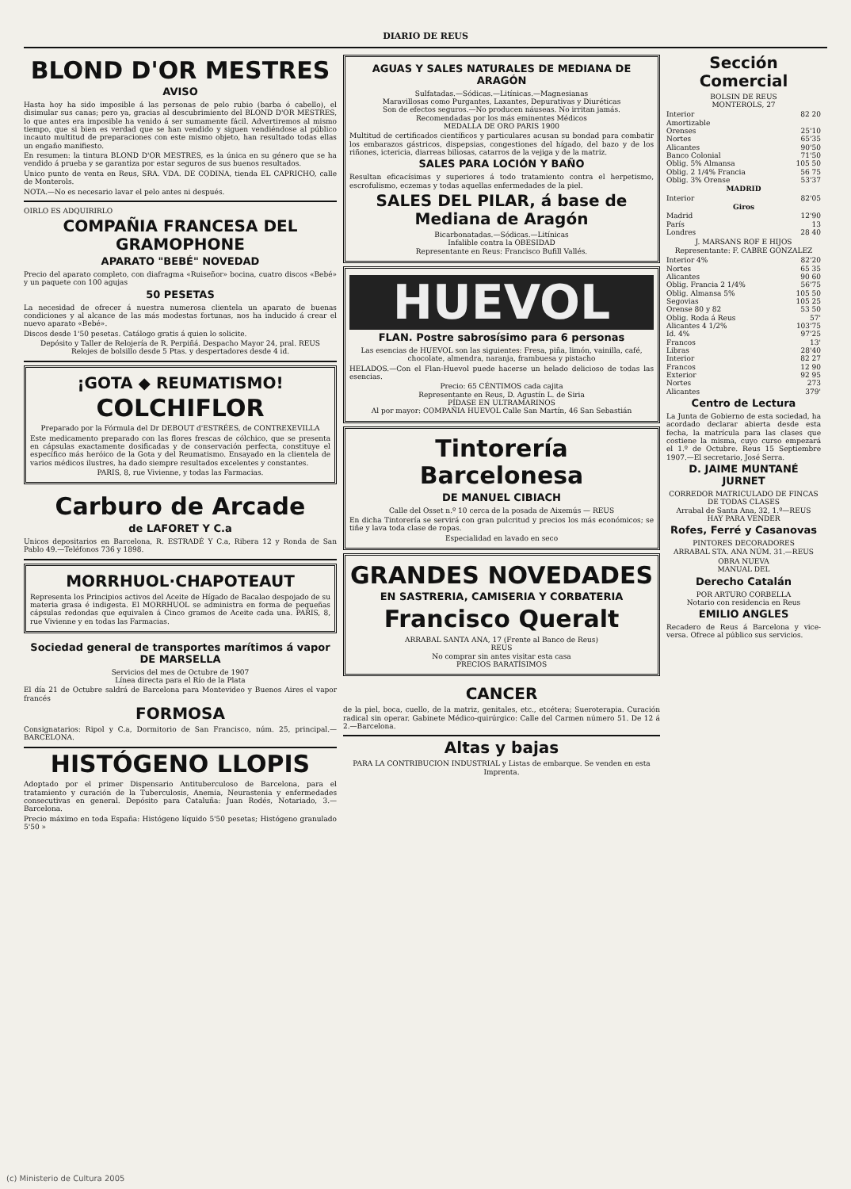DIARIO DE REUS
BLOND D'OR MESTRES
AVISO
Hasta hoy ha sido imposible á las personas de pelo rubio (barba ó cabello), el disimular sus canas; pero ya, gracias al descubrimiento del BLOND D'OR MESTRES, lo que antes era imposible ha venido á ser sumamente fácil. Advertiremos al mismo tiempo, que si bien es verdad que se han vendido y siguen vendiéndose al público incauto multitud de preparaciones con este mismo objeto, han resultado todas ellas un engaño manifiesto.
En resumen: la tintura BLOND D'OR MESTRES, es la única en su género que se ha vendido á prueba y se garantiza por estar seguros de sus buenos resultados.
Unico punto de venta en Reus, SRA. VDA. DE CODINA, tienda EL CAPRICHO, calle de Monterols.
NOTA.—No es necesario lavar el pelo antes ni después.
OIRLO ES ADQUIRIRLO
COMPAÑIA FRANCESA DEL GRAMOPHONE
APARATO "BEBÉ" NOVEDAD
Precio del aparato completo, con diafragma «Ruiseñor» bocina, cuatro discos «Bebé» y un paquete con 100 agujas
50 PESETAS
La necesidad de ofrecer á nuestra numerosa clientela un aparato de buenas condiciones y al alcance de las más modestas fortunas, nos ha inducido á crear el nuevo aparato «Bebé».
Discos desde 1'50 pesetas. Catálogo gratis á quien lo solicite.
Depósito y Taller de Relojería de R. Perpiñá. Despacho Mayor 24, pral. REUS
Relojes de bolsillo desde 5 Ptas. y despertadores desde 4 id.
¡GOTA ◆ REUMATISMO!
COLCHIFLOR
Preparado por la Fórmula del Dr DEBOUT d'ESTRÉES, de CONTREXEVILLA
Este medicamento preparado con las flores frescas de cólchico, que se presenta en cápsulas exactamente dosificadas y de conservación perfecta, constituye el específico más heróico de la Gota y del Reumatismo. Ensayado en la clientela de varios médicos ilustres, ha dado siempre resultados excelentes y constantes.
PARIS, 8, rue Vivienne, y todas las Farmacias.
Carburo de Arcade
de LAFORET Y C.a
Unicos depositarios en Barcelona, R. ESTRADÉ Y C.a, Ribera 12 y Ronda de San Pablo 49.—Teléfonos 736 y 1898.
MORRHUOL·CHAPOTEAUT
Representa los Principios activos del Aceite de Hígado de Bacalao despojado de su materia grasa é indigesta. El MORRHUOL se administra en forma de pequeñas cápsulas redondas que equivalen á Cinco gramos de Aceite cada una. PARIS, 8, rue Vivienne y en todas las Farmacias.
Sociedad general de transportes marítimos á vapor DE MARSELLA
Servicios del mes de Octubre de 1907
Línea directa para el Río de la Plata
El día 21 de Octubre saldrá de Barcelona para Montevideo y Buenos Aires el vapor francés
FORMOSA
Consignatarios: Ripol y C.a, Dormitorio de San Francisco, núm. 25, principal.—BARCELONA.
HISTÓGENO LLOPIS
Adoptado por el primer Dispensario Antituberculoso de Barcelona, para el tratamiento y curación de la Tuberculosis, Anemia, Neurastenia y enfermedades consecutivas en general. Depósito para Cataluña: Juan Rodés, Notariado, 3.—Barcelona.
Precio máximo en toda España: Histógeno líquido 5'50 pesetas; Histógeno granulado 5'50 »
AGUAS Y SALES NATURALES DE MEDIANA DE ARAGÓN
Sulfatadas.—Sódicas.—Litínicas.—Magnesianas
Maravillosas como Purgantes, Laxantes, Depurativas y Diuréticas
Son de efectos seguros.—No producen náuseas. No irritan jamás.
Recomendadas por los más eminentes Médicos
MEDALLA DE ORO PARIS 1900
Multitud de certificados científicos y particulares acusan su bondad para combatir los embarazos gástricos, dispepsias, congestiones del hígado, del bazo y de los riñones, ictericia, diarreas biliosas, catarros de la vejiga y de la matriz.
SALES PARA LOCIÓN Y BAÑO
Resultan eficacísimas y superiores á todo tratamiento contra el herpetismo, escrofulismo, eczemas y todas aquellas enfermedades de la piel.
SALES DEL PILAR, á base de Mediana de Aragón
Bicarbonatadas.—Sódicas.—Litínicas
Infalible contra la OBESIDAD
Representante en Reus: Francisco Bufill Vallés.
HUEVOL
FLAN. Postre sabrosísimo para 6 personas
Las esencias de HUEVOL son las siguientes: Fresa, piña, limón, vainilla, café, chocolate, almendra, naranja, frambuesa y pistacho
HELADOS.—Con el Flan-Huevol puede hacerse un helado delicioso de todas las esencias.
Precio: 65 CÉNTIMOS cada cajita
Representante en Reus, D. Agustín L. de Siria
PÍDASE EN ULTRAMARINOS
Al por mayor: COMPAÑIA HUEVOL Calle San Martín, 46 San Sebastián
Tintorería Barcelonesa
DE MANUEL CIBIACH
Calle del Osset n.º 10 cerca de la posada de Aixemús — REUS
En dicha Tintorería se servirá con gran pulcritud y precios los más económicos; se tiñe y lava toda clase de ropas.
Especialidad en lavado en seco
GRANDES NOVEDADES
EN SASTRERIA, CAMISERIA Y CORBATERIA
Francisco Queralt
ARRABAL SANTA ANA, 17 (Frente al Banco de Reus)
REUS
No comprar sin antes visitar esta casa
PRECIOS BARATÍSIMOS
CANCER
de la piel, boca, cuello, de la matriz, genitales, etc., etcétera; Sueroterapia. Curación radical sin operar. Gabinete Médico-quirúrgico: Calle del Carmen número 51. De 12 á 2.—Barcelona.
Altas y bajas
PARA LA CONTRIBUCION INDUSTRIAL y Listas de embarque. Se venden en esta Imprenta.
Sección Comercial
BOLSIN DE REUS
MONTEROLS, 27
| Interior | 82 20 |
| Amortizable | |
| Orenses | 25'10 |
| Nortes | 65'35 |
| Alicantes | 90'50 |
| Banco Colonial | 71'50 |
| Oblig. 5% Almansa | 105 50 |
| Oblig. 2 1/4% Francia | 56 75 |
| Oblig. 3% Orense | 53'37 |
| MADRID | |
| Interior | 82'05 |
| Giros | |
| Madrid | 12'90 |
| París | 13 |
| Londres | 28 40 |
J. MARSANS ROF E HIJOS
Representante: F. CABRE GONZALEZ
| Interior 4% | 82'20 |
| Nortes | 65 35 |
| Alicantes | 90 60 |
| Oblig. Francia 2 1/4% | 56'75 |
| Oblig. Almansa 5% | 105 50 |
| Segovias | 105 25 |
| Orense 80 y 82 | 53 50 |
| Oblig. Roda á Reus | 57' |
| Alicantes 4 1/2% | 103'75 |
| Id. 4% | 97'25 |
| Francos | 13' |
| Libras | 28'40 |
| Interior | 82 27 |
| Francos | 12 90 |
| Exterior | 92 95 |
| Nortes | 273 |
| Alicantes | 379' |
Centro de Lectura
La Junta de Gobierno de esta sociedad, ha acordado declarar abierta desde esta fecha, la matrícula para las clases que costiene la misma, cuyo curso empezará el 1.º de Octubre. Reus 15 Septiembre 1907.—El secretario, José Serra.
D. JAIME MUNTANÉ JURNET
CORREDOR MATRICULADO DE FINCAS DE TODAS CLASES
Arrabal de Santa Ana, 32, 1.º—REUS
HAY PARA VENDER
Rofes, Ferré y Casanovas
PINTORES DECORADORES
ARRABAL STA. ANA NÚM. 31.—REUS
OBRA NUEVA
MANUAL DEL
Derecho Catalán
POR ARTURO CORBELLA
Notario con residencia en Reus
EMILIO ANGLES
Recadero de Reus á Barcelona y vice-versa. Ofrece al público sus servicios.
(c) Ministerio de Cultura 2005